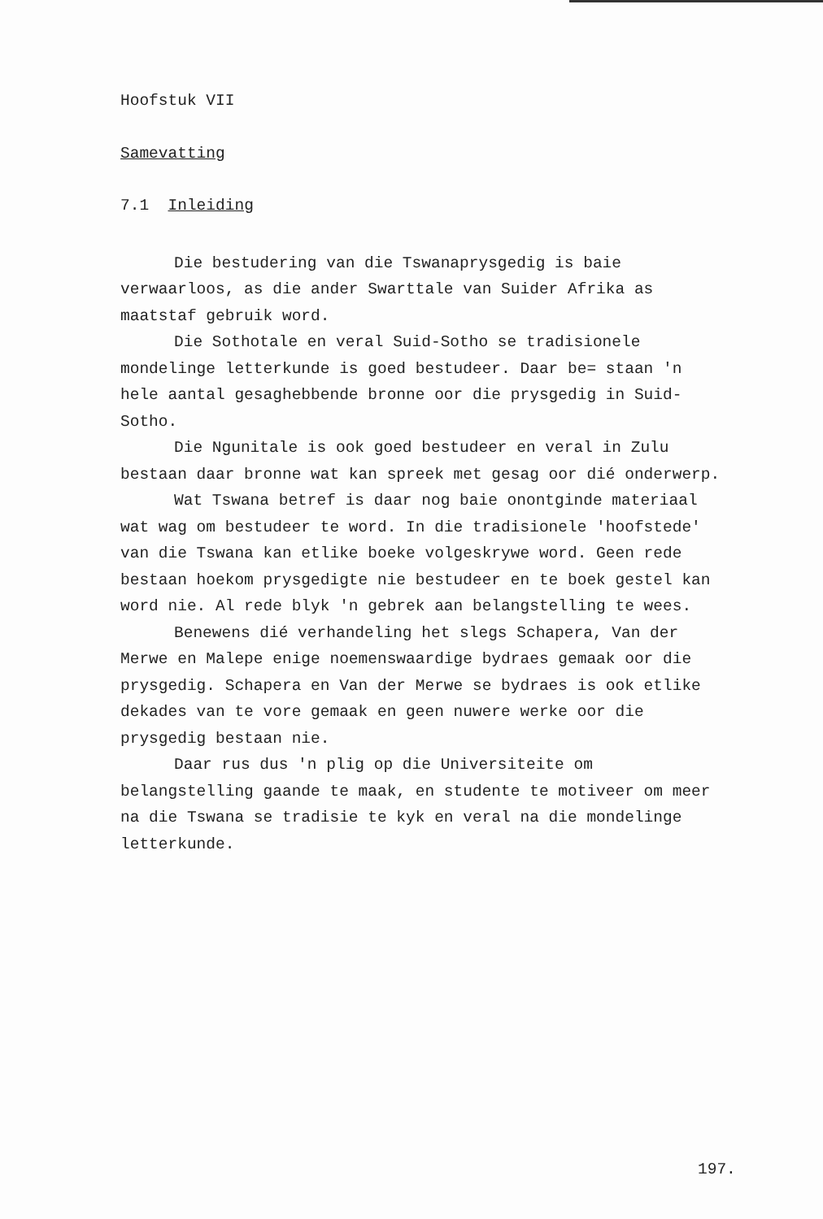Hoofstuk VII
Samevatting
7.1 Inleiding
Die bestudering van die Tswanaprysgedig is baie verwaarloos, as die ander Swarttale van Suider Afrika as maatstaf gebruik word.
Die Sothotale en veral Suid-Sotho se tradisionele mondelinge letterkunde is goed bestudeer. Daar be= staan 'n hele aantal gesaghebbende bronne oor die prysgedig in Suid-Sotho.
Die Ngunitale is ook goed bestudeer en veral in Zulu bestaan daar bronne wat kan spreek met gesag oor dié onderwerp.
Wat Tswana betref is daar nog baie onontginde materiaal wat wag om bestudeer te word. In die tradisionele 'hoofstede' van die Tswana kan etlike boeke volgeskrywe word. Geen rede bestaan hoekom prysgedigte nie bestudeer en te boek gestel kan word nie. Al rede blyk 'n gebrek aan belangstelling te wees.
Benewens dié verhandeling het slegs Schapera, Van der Merwe en Malepe enige noemenswaardige bydraes gemaak oor die prysgedig. Schapera en Van der Merwe se bydraes is ook etlike dekades van te vore gemaak en geen nuwere werke oor die prysgedig bestaan nie.
Daar rus dus 'n plig op die Universiteite om belangstelling gaande te maak, en studente te motiveer om meer na die Tswana se tradisie te kyk en veral na die mondelinge letterkunde.
197.